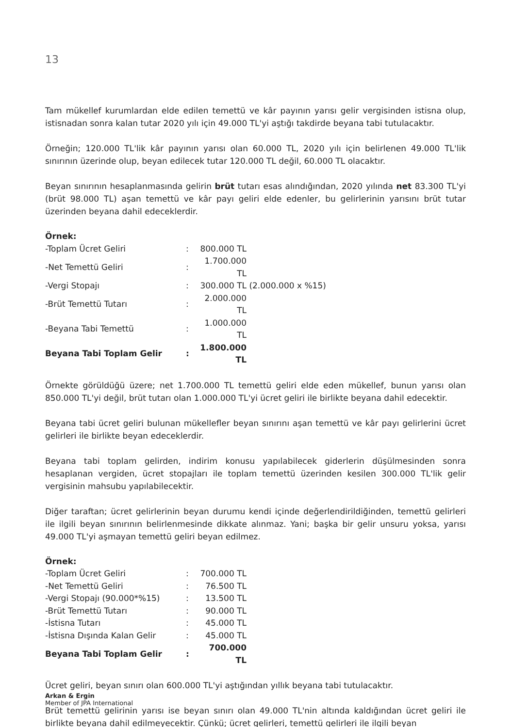13
Tam mükellef kurumlardan elde edilen temettü ve kâr payının yarısı gelir vergisinden istisna olup, istisnadan sonra kalan tutar 2020 yılı için 49.000 TL'yi aştığı takdirde beyana tabi tutulacaktır.
Örneğin; 120.000 TL'lik kâr payının yarısı olan 60.000 TL, 2020 yılı için belirlenen 49.000 TL'lik sınırının üzerinde olup, beyan edilecek tutar 120.000 TL değil, 60.000 TL olacaktır.
Beyan sınırının hesaplanmasında gelirin brüt tutarı esas alındığından, 2020 yılında net 83.300 TL'yi (brüt 98.000 TL) aşan temettü ve kâr payı geliri elde edenler, bu gelirlerinin yarısını brüt tutar üzerinden beyana dahil edeceklerdir.
| Örnek: | | | |
| -Toplam Ücret Geliri | : | 800.000 TL | |
| -Net Temettü Geliri | : | 1.700.000 TL | |
| -Vergi Stopajı | : | 300.000 TL | (2.000.000 x %15) |
| -Brüt Temettü Tutarı | : | 2.000.000 TL | |
| -Beyana Tabi Temettü | : | 1.000.000 TL | |
| Beyana Tabi Toplam Gelir | : | 1.800.000 TL | |
Örnekte görüldüğü üzere; net 1.700.000 TL temettü geliri elde eden mükellef, bunun yarısı olan 850.000 TL'yi değil, brüt tutarı olan 1.000.000 TL'yi ücret geliri ile birlikte beyana dahil edecektir.
Beyana tabi ücret geliri bulunan mükellefler beyan sınırını aşan temettü ve kâr payı gelirlerini ücret gelirleri ile birlikte beyan edeceklerdir.
Beyana tabi toplam gelirden, indirim konusu yapılabilecek giderlerin düşülmesinden sonra hesaplanan vergiden, ücret stopajları ile toplam temettü üzerinden kesilen 300.000 TL'lik gelir vergisinin mahsubu yapılabilecektir.
Diğer taraftan; ücret gelirlerinin beyan durumu kendi içinde değerlendirildiğinden, temettü gelirleri ile ilgili beyan sınırının belirlenmesinde dikkate alınmaz. Yani; başka bir gelir unsuru yoksa, yarısı 49.000 TL'yi aşmayan temettü geliri beyan edilmez.
| Örnek: | | |
| -Toplam Ücret Geliri | : | 700.000 TL |
| -Net Temettü Geliri | : | 76.500 TL |
| -Vergi Stopajı (90.000*%15) | : | 13.500 TL |
| -Brüt Temettü Tutarı | : | 90.000 TL |
| -İstisna Tutarı | : | 45.000 TL |
| -İstisna Dışında Kalan Gelir | : | 45.000 TL |
| Beyana Tabi Toplam Gelir | : | 700.000 TL |
Ücret geliri, beyan sınırı olan 600.000 TL'yi aştığından yıllık beyana tabi tutulacaktır.
Brüt temettü gelirinin yarısı ise beyan sınırı olan 49.000 TL'nin altında kaldığından ücret geliri ile birlikte beyana dahil edilmeyecektir. Çünkü; ücret gelirleri, temettü gelirleri ile ilgili beyan
Arkan & Ergin
Member of JPA International